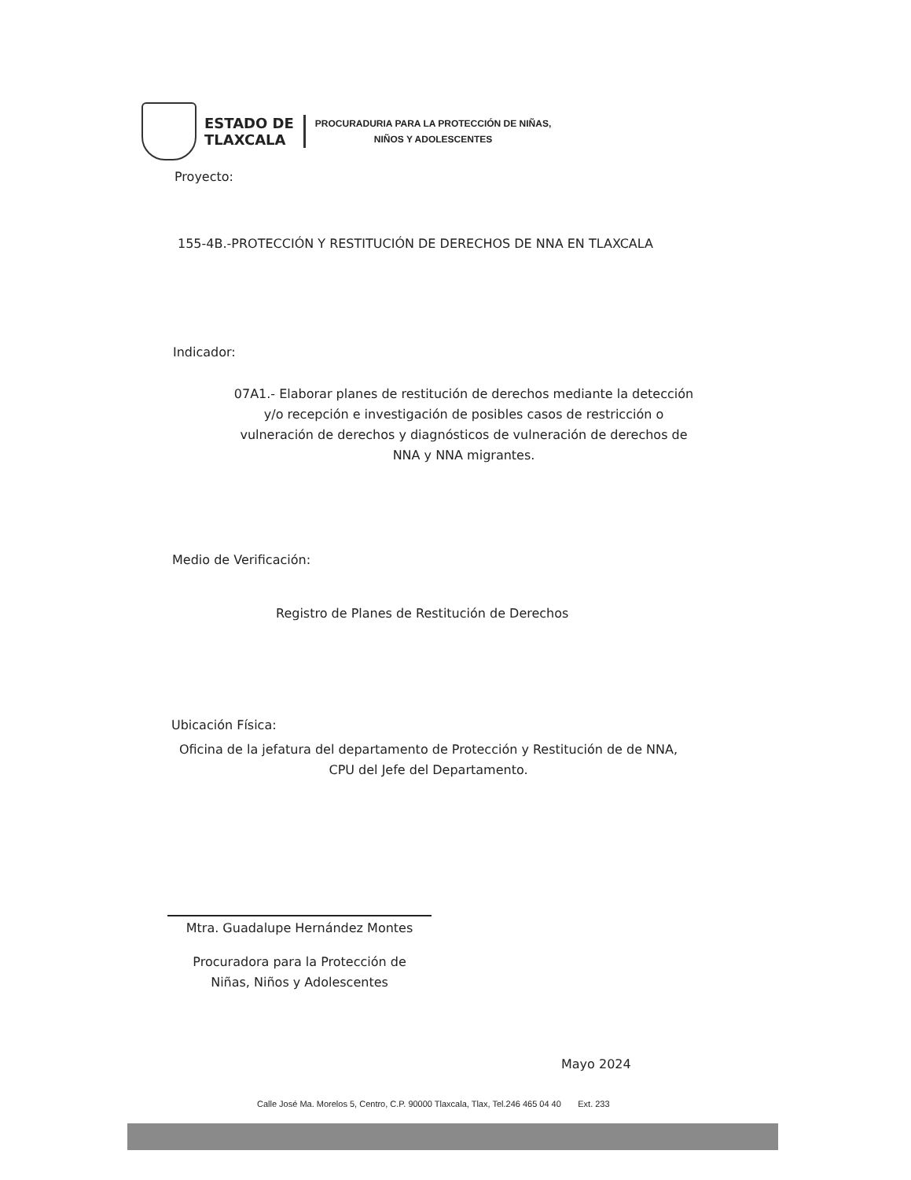ESTADO DE
TLAXCALA
PROCURADURIA PARA LA PROTECCIÓN DE NIÑAS,
NIÑOS Y ADOLESCENTES
Proyecto:
155-4B.-PROTECCIÓN Y RESTITUCIÓN DE DERECHOS DE NNA EN TLAXCALA
Indicador:
07A1.- Elaborar planes de restitución de derechos mediante la detección y/o recepción e investigación de posibles casos de restricción o vulneración de derechos y diagnósticos de vulneración de derechos de NNA y NNA migrantes.
Medio de Verificación:
Registro de Planes de Restitución de Derechos
Ubicación Física:
Oficina de la jefatura del departamento de Protección y Restitución de de NNA, CPU del Jefe del Departamento.
Mtra. Guadalupe Hernández Montes
Procuradora para la Protección de
Niñas, Niños y Adolescentes
Mayo 2024
Calle José Ma. Morelos 5, Centro, C.P. 90000 Tlaxcala, Tlax, Tel.246 465 04 40 Ext. 233